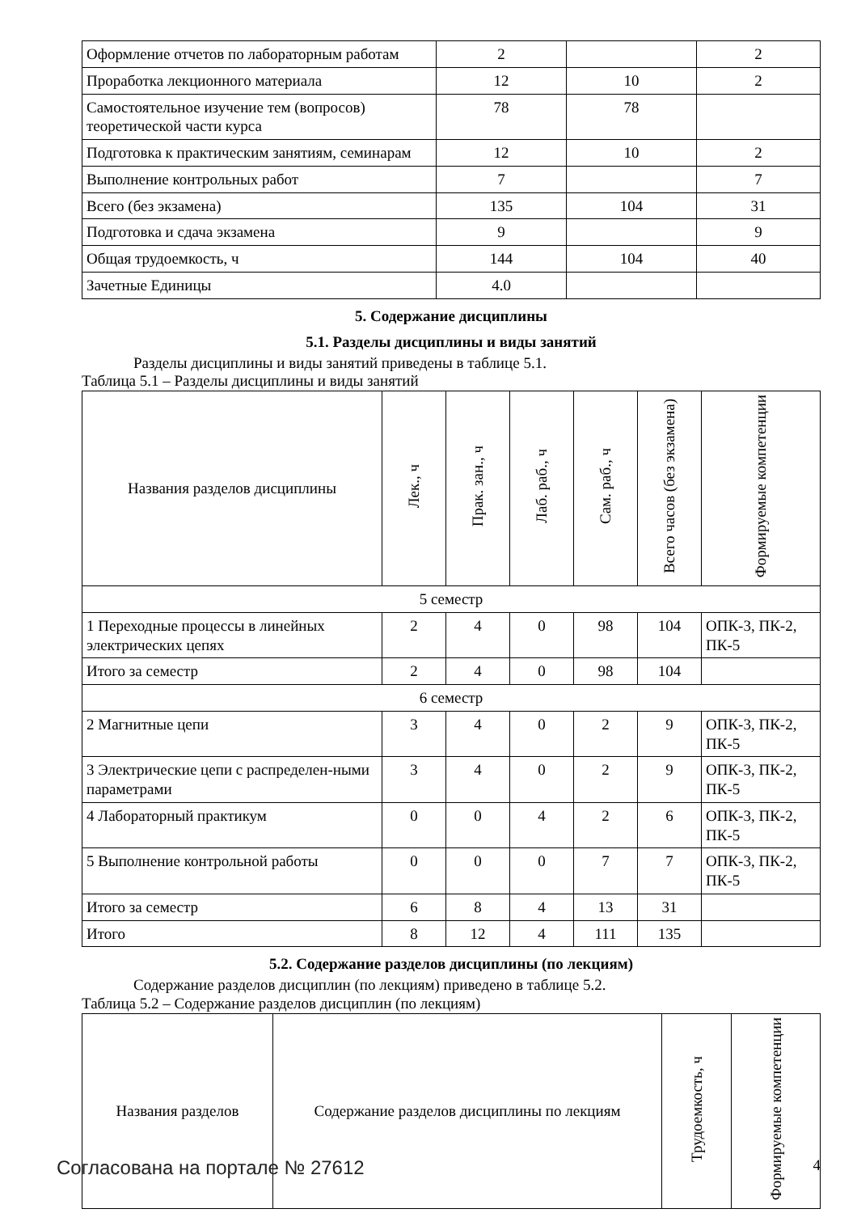| Оформление отчетов по лабораторным работам | 2 | | 2 |
| Проработка лекционного материала | 12 | 10 | 2 |
| Самостоятельное изучение тем (вопросов) теоретической части курса | 78 | 78 | |
| Подготовка к практическим занятиям, семинарам | 12 | 10 | 2 |
| Выполнение контрольных работ | 7 | | 7 |
| Всего (без экзамена) | 135 | 104 | 31 |
| Подготовка и сдача экзамена | 9 | | 9 |
| Общая трудоемкость, ч | 144 | 104 | 40 |
| Зачетные Единицы | 4.0 | | |
5. Содержание дисциплины
5.1. Разделы дисциплины и виды занятий
Разделы дисциплины и виды занятий приведены в таблице 5.1.
Таблица 5.1 – Разделы дисциплины и виды занятий
| Названия разделов дисциплины | Лек., ч | Прак. зан., ч | Лаб. раб., ч | Сам. раб., ч | Всего часов (без экзамена) | Формируемые компетенции |
| --- | --- | --- | --- | --- | --- | --- |
| 5 семестр | | | | | | |
| 1 Переходные процессы в линейных электрических цепях | 2 | 4 | 0 | 98 | 104 | ОПК-3, ПК-2, ПК-5 |
| Итого за семестр | 2 | 4 | 0 | 98 | 104 | |
| 6 семестр | | | | | | |
| 2 Магнитные цепи | 3 | 4 | 0 | 2 | 9 | ОПК-3, ПК-2, ПК-5 |
| 3 Электрические цепи с распределен-ными параметрами | 3 | 4 | 0 | 2 | 9 | ОПК-3, ПК-2, ПК-5 |
| 4 Лабораторный практикум | 0 | 0 | 4 | 2 | 6 | ОПК-3, ПК-2, ПК-5 |
| 5 Выполнение контрольной работы | 0 | 0 | 0 | 7 | 7 | ОПК-3, ПК-2, ПК-5 |
| Итого за семестр | 6 | 8 | 4 | 13 | 31 | |
| Итого | 8 | 12 | 4 | 111 | 135 | |
5.2. Содержание разделов дисциплины (по лекциям)
Содержание разделов дисциплин (по лекциям) приведено в таблице 5.2.
Таблица 5.2 – Содержание разделов дисциплин (по лекциям)
| Названия разделов | Содержание разделов дисциплины по лекциям | Трудоемкость, ч | Формируемые компетенции |
| --- | --- | --- | --- |
Согласована на портале № 27612 4